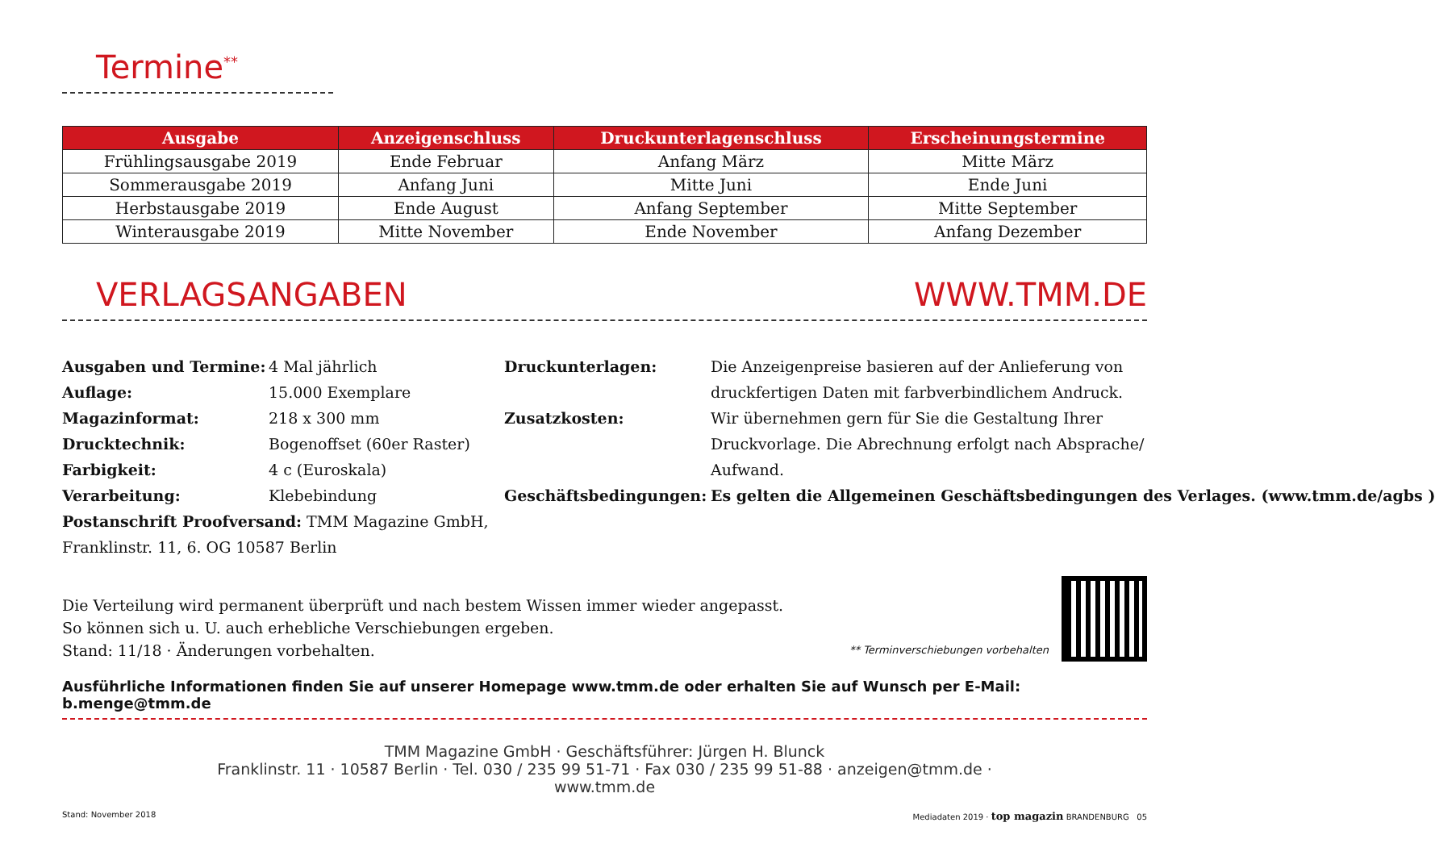Termine<sup>**</sup>
| Ausgabe | Anzeigenschluss | Druckunterlagenschluss | Erscheinungstermine |
| --- | --- | --- | --- |
| Frühlingsausgabe 2019 | Ende Februar | Anfang März | Mitte März |
| Sommerausgabe 2019 | Anfang Juni | Mitte Juni | Ende Juni |
| Herbstausgabe 2019 | Ende August | Anfang September | Mitte September |
| Winterausgabe 2019 | Mitte November | Ende November | Anfang Dezember |
VERLAGSANGABEN
WWW.TMM.DE
Ausgaben und Termine: 4 Mal jährlich
Auflage: 15.000 Exemplare
Magazinformat: 218 x 300 mm
Drucktechnik: Bogenoffset (60er Raster)
Farbigkeit: 4 c (Euroskala)
Verarbeitung: Klebebindung
Postanschrift Proofversand: TMM Magazine GmbH, Franklinstr. 11, 6. OG 10587 Berlin
Druckunterlagen: Die Anzeigenpreise basieren auf der Anlieferung von druckfertigen Daten mit farbverbindlichem Andruck.
Zusatzkosten: Wir übernehmen gern für Sie die Gestaltung Ihrer Druckvorlage. Die Abrechnung erfolgt nach Absprache/ Aufwand.
Geschäftsbedingungen: Es gelten die Allgemeinen Geschäftsbedingungen des Verlages. (www.tmm.de/agbs )
Die Verteilung wird permanent überprüft und nach bestem Wissen immer wieder angepasst.
So können sich u. U. auch erhebliche Verschiebungen ergeben.
Stand: 11/18 · Änderungen vorbehalten.
** Terminverschiebungen vorbehalten
Ausführliche Informationen finden Sie auf unserer Homepage www.tmm.de oder erhalten Sie auf Wunsch per E-Mail: b.menge@tmm.de
TMM Magazine GmbH · Geschäftsführer: Jürgen H. Blunck
Franklinstr. 11 · 10587 Berlin · Tel. 030 / 235 99 51-71 · Fax 030 / 235 99 51-88 · anzeigen@tmm.de ·
www.tmm.de
Stand: November 2018 Mediadaten 2019 · top magazin BRANDENBURG 05